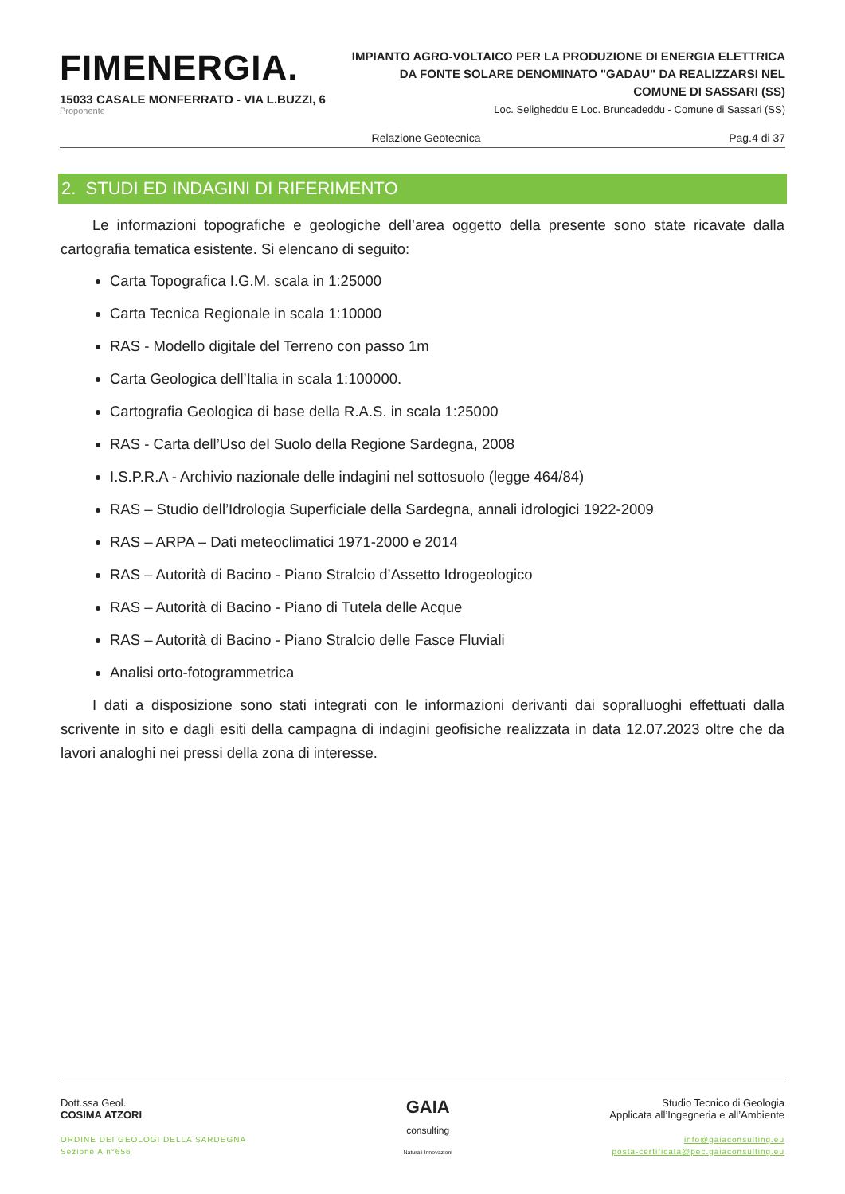FIMENERGIA.
15033 CASALE MONFERRATO - VIA L.BUZZI, 6
Proponente
IMPIANTO AGRO-VOLTAICO PER LA PRODUZIONE DI ENERGIA ELETTRICA
DA FONTE SOLARE DENOMINATO "GADAU" DA REALIZZARSI NEL
COMUNE DI SASSARI (SS)
Loc. Seligheddu E Loc. Bruncadeddu - Comune di Sassari (SS)
Relazione Geotecnica Pag.4 di 37
2. STUDI ED INDAGINI DI RIFERIMENTO
Le informazioni topografiche e geologiche dell’area oggetto della presente sono state ricavate dalla cartografia tematica esistente. Si elencano di seguito:
Carta Topografica I.G.M. scala in 1:25000
Carta Tecnica Regionale in scala 1:10000
RAS - Modello digitale del Terreno con passo 1m
Carta Geologica dell’Italia in scala 1:100000.
Cartografia Geologica di base della R.A.S. in scala 1:25000
RAS - Carta dell’Uso del Suolo della Regione Sardegna, 2008
I.S.P.R.A - Archivio nazionale delle indagini nel sottosuolo (legge 464/84)
RAS – Studio dell’Idrologia Superficiale della Sardegna, annali idrologici 1922-2009
RAS – ARPA – Dati meteoclimatici 1971-2000 e 2014
RAS – Autorità di Bacino - Piano Stralcio d’Assetto Idrogeologico
RAS – Autorità di Bacino - Piano di Tutela delle Acque
RAS – Autorità di Bacino - Piano Stralcio delle Fasce Fluviali
Analisi orto-fotogrammetrica
I dati a disposizione sono stati integrati con le informazioni derivanti dai sopralluoghi effettuati dalla scrivente in sito e dagli esiti della campagna di indagini geofisiche realizzata in data 12.07.2023 oltre che da lavori analoghi nei pressi della zona di interesse.
Dott.ssa Geol.
COSIMA ATZORI
ORDINE DEI GEOLOGI DELLA SARDEGNA
Sezione A n°656
GAIA
consulting
Naturali Innovazioni
Studio Tecnico di Geologia
Applicata all’Ingegneria e all’Ambiente
info@gaiaconsulting.eu
posta-certificata@pec.gaiaconsulting.eu